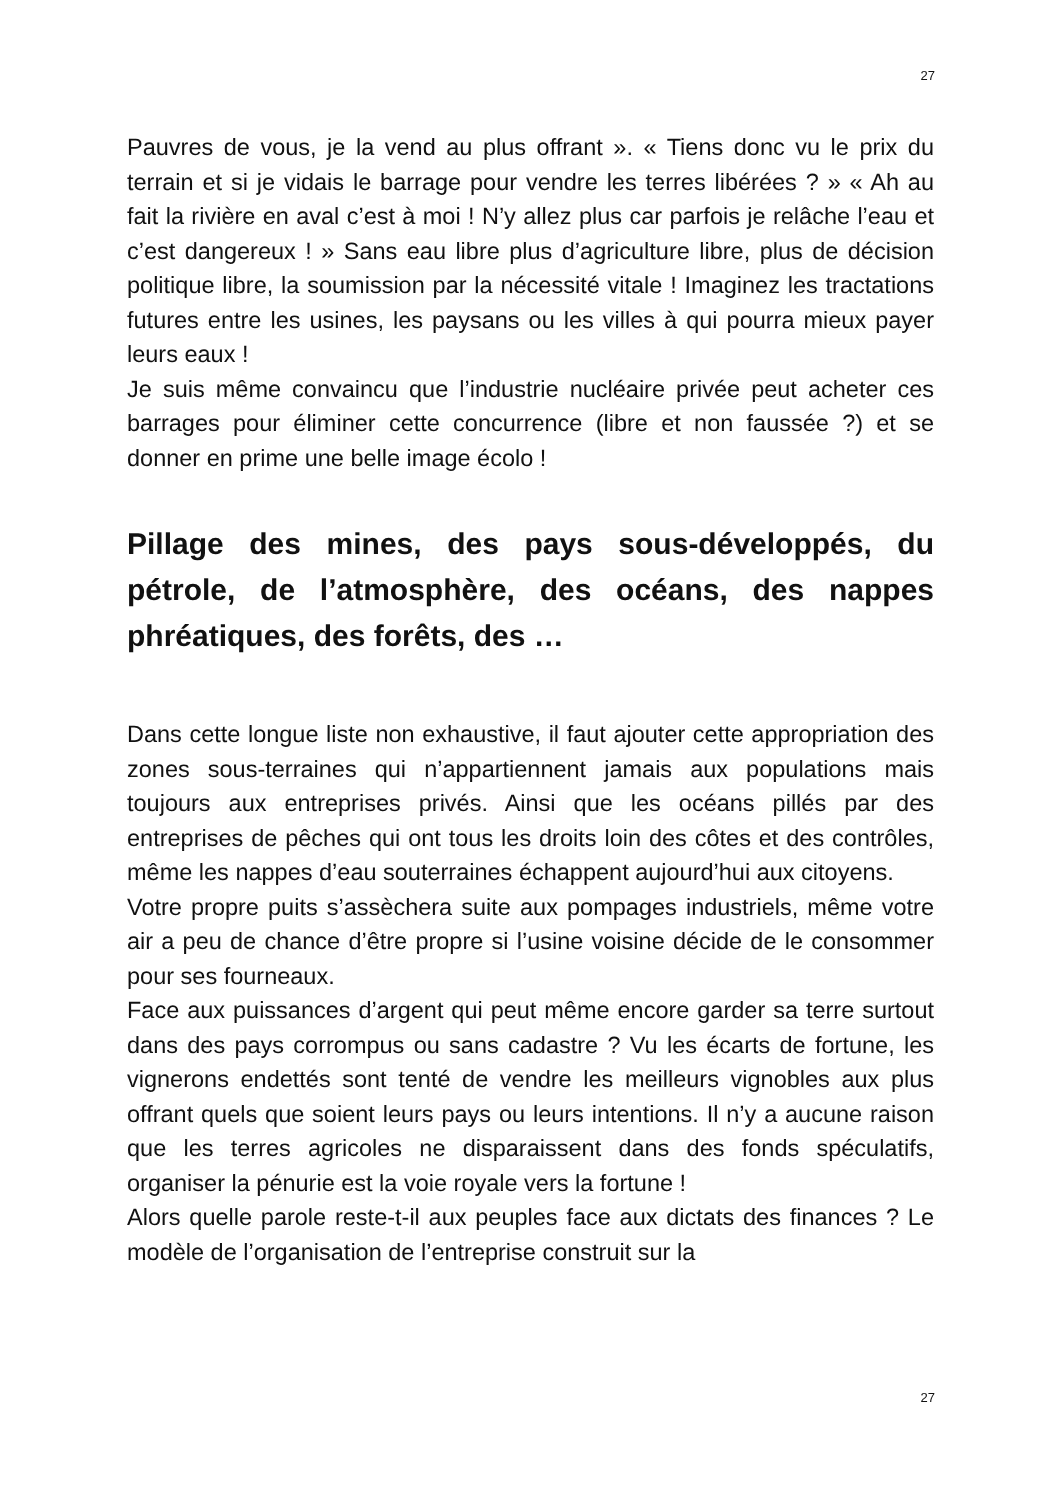27
Pauvres de vous, je la vend au plus offrant ». « Tiens donc vu le prix du terrain et si je vidais le barrage pour vendre les terres libérées ? » « Ah au fait la rivière en aval c’est à moi ! N’y allez plus car parfois je relâche l’eau et c’est dangereux ! » Sans eau libre plus d’agriculture libre, plus de décision politique libre, la soumission par la nécessité vitale ! Imaginez les tractations futures entre les usines, les paysans ou les villes à qui pourra mieux payer leurs eaux !
Je suis même convaincu que l’industrie nucléaire privée peut acheter ces barrages pour éliminer cette concurrence (libre et non faussée ?) et se donner en prime une belle image écolo !
Pillage des mines, des pays sous-développés, du pétrole, de l’atmosphère, des océans, des nappes phréatiques, des forêts, des …
Dans cette longue liste non exhaustive, il faut ajouter cette appropriation des zones sous-terraines qui n’appartiennent jamais aux populations mais toujours aux entreprises privés. Ainsi que les océans pillés par des entreprises de pêches qui ont tous les droits loin des côtes et des contrôles, même les nappes d’eau souterraines échappent aujourd’hui aux citoyens.
Votre propre puits s’assèchera suite aux pompages industriels, même votre air a peu de chance d’être propre si l’usine voisine décide de le consommer pour ses fourneaux.
Face aux puissances d’argent qui peut même encore garder sa terre surtout dans des pays corrompus ou sans cadastre ? Vu les écarts de fortune, les vignerons endettés sont tenté de vendre les meilleurs vignobles aux plus offrant quels que soient leurs pays ou leurs intentions. Il n’y a aucune raison que les terres agricoles ne disparaissent dans des fonds spéculatifs, organiser la pénurie est la voie royale vers la fortune !
Alors quelle parole reste-t-il aux peuples face aux dictats des finances ? Le modèle de l’organisation de l’entreprise construit sur la
27